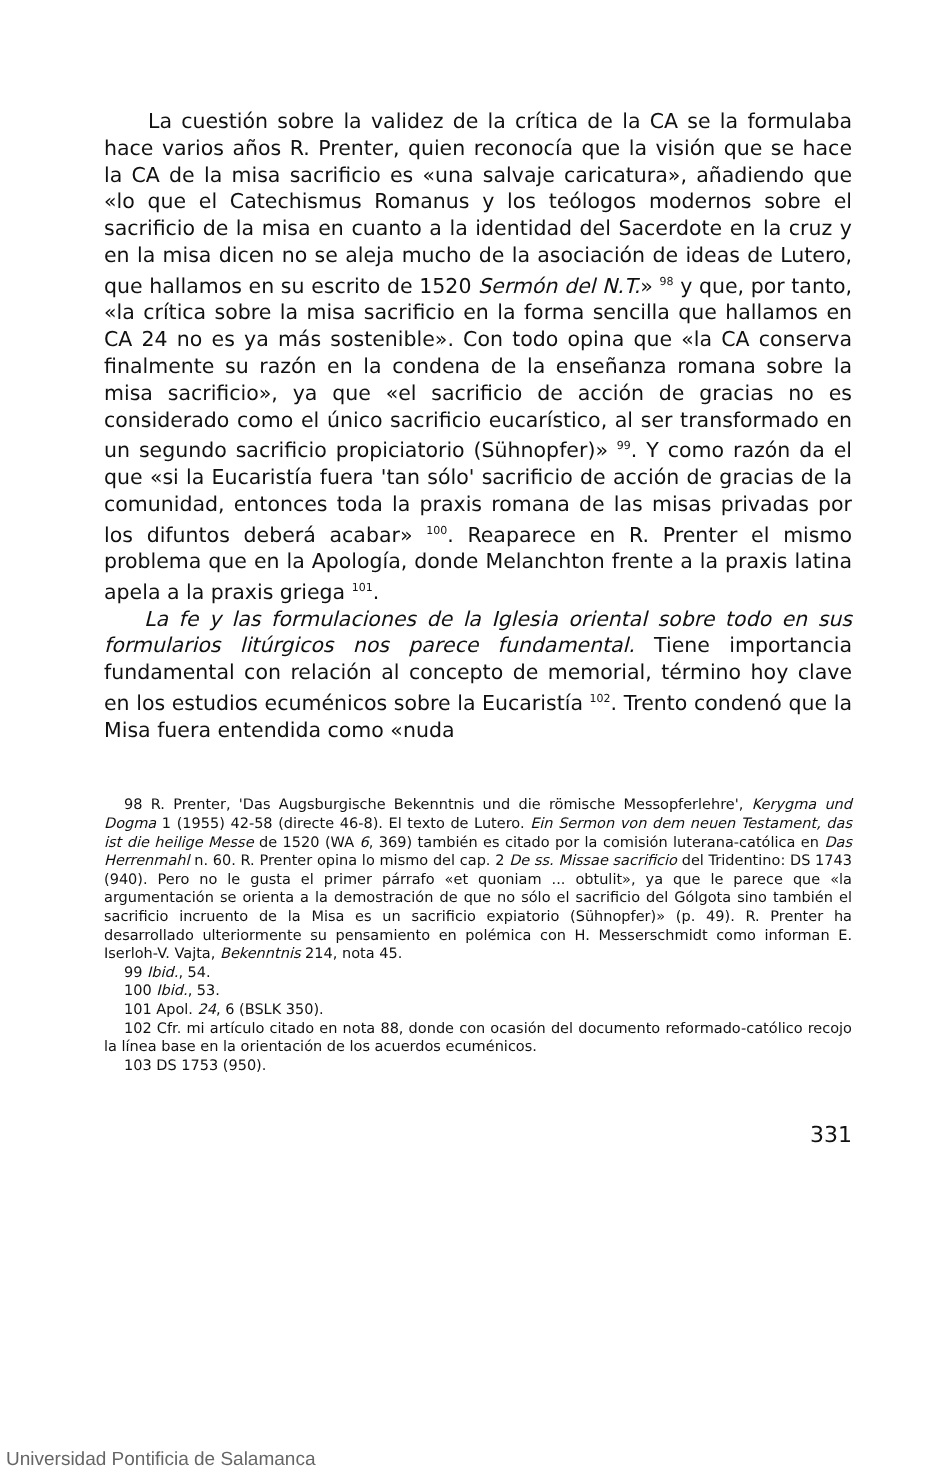La cuestión sobre la validez de la crítica de la CA se la formulaba hace varios años R. Prenter, quien reconocía que la visión que se hace la CA de la misa sacrificio es «una salvaje caricatura», añadiendo que «lo que el Catechismus Romanus y los teólogos modernos sobre el sacrificio de la misa en cuanto a la identidad del Sacerdote en la cruz y en la misa dicen no se aleja mucho de la asociación de ideas de Lutero, que hallamos en su escrito de 1520 Sermón del N.T.» <sup>98</sup> y que, por tanto, «la crítica sobre la misa sacrificio en la forma sencilla que hallamos en CA 24 no es ya más sostenible». Con todo opina que «la CA conserva finalmente su razón en la condena de la enseñanza romana sobre la misa sacrificio», ya que «el sacrificio de acción de gracias no es considerado como el único sacrificio eucarístico, al ser transformado en un segundo sacrificio propiciatorio (Sühnopfer)» <sup>99</sup>. Y como razón da el que «si la Eucaristía fuera 'tan sólo' sacrificio de acción de gracias de la comunidad, entonces toda la praxis romana de las misas privadas por los difuntos deberá acabar» <sup>100</sup>. Reaparece en R. Prenter el mismo problema que en la Apología, donde Melanchton frente a la praxis latina apela a la praxis griega <sup>101</sup>.
La fe y las formulaciones de la Iglesia oriental sobre todo en sus formularios litúrgicos nos parece fundamental. Tiene importancia fundamental con relación al concepto de memorial, término hoy clave en los estudios ecuménicos sobre la Eucaristía <sup>102</sup>. Trento condenó que la Misa fuera entendida como «nuda
98 R. Prenter, 'Das Augsburgische Bekenntnis und die römische Messopferlehre', Kerygma und Dogma 1 (1955) 42-58 (directe 46-8). El texto de Lutero. Ein Sermon von dem neuen Testament, das ist die heilige Messe de 1520 (WA 6, 369) también es citado por la comisión luterana-católica en Das Herrenmahl n. 60. R. Prenter opina lo mismo del cap. 2 De ss. Missae sacrificio del Tridentino: DS 1743 (940). Pero no le gusta el primer párrafo «et quoniam ... obtulit», ya que le parece que «la argumentación se orienta a la demostración de que no sólo el sacrificio del Gólgota sino también el sacrificio incruento de la Misa es un sacrificio expiatorio (Sühnopfer)» (p. 49). R. Prenter ha desarrollado ulteriormente su pensamiento en polémica con H. Messerschmidt como informan E. Iserloh-V. Vajta, Bekenntnis 214, nota 45.
99 Ibid., 54.
100 Ibid., 53.
101 Apol. 24, 6 (BSLK 350).
102 Cfr. mi artículo citado en nota 88, donde con ocasión del documento reformado-católico recojo la línea base en la orientación de los acuerdos ecuménicos.
103 DS 1753 (950).
331
Universidad Pontificia de Salamanca